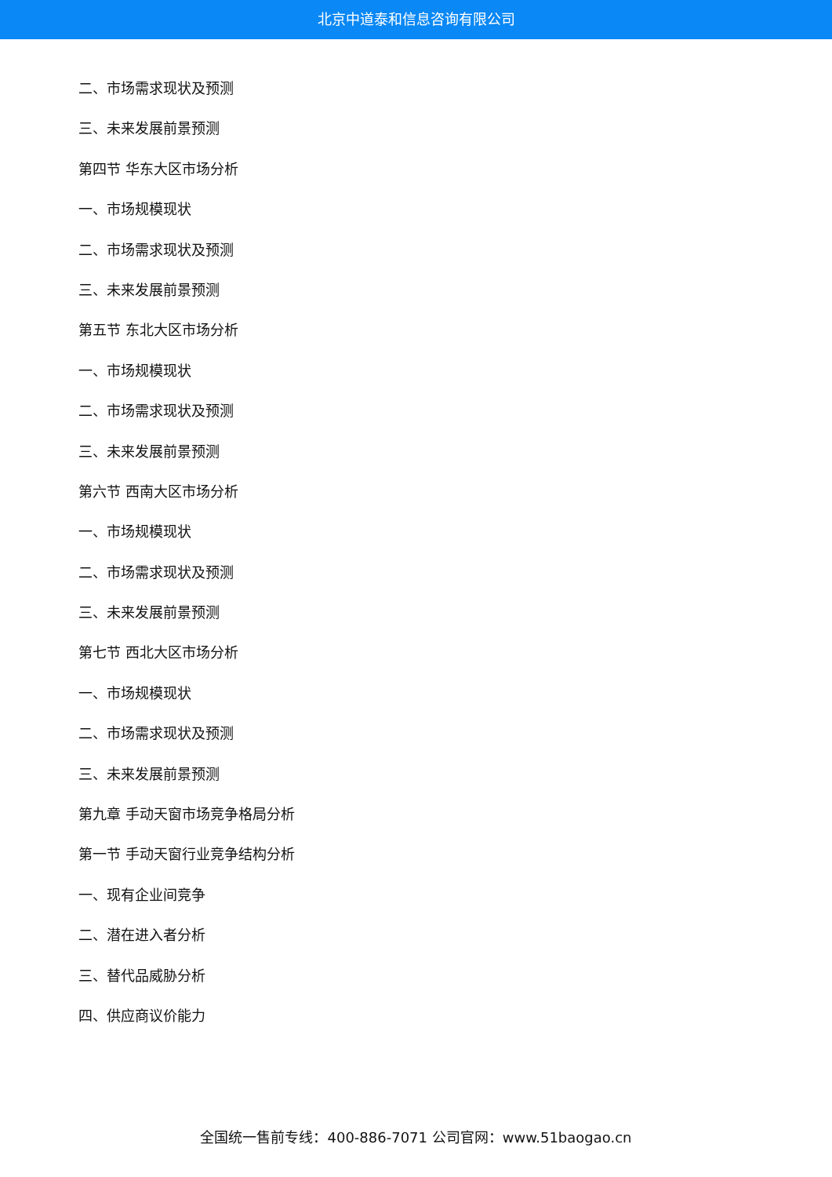北京中道泰和信息咨询有限公司
二、市场需求现状及预测
三、未来发展前景预测
第四节 华东大区市场分析
一、市场规模现状
二、市场需求现状及预测
三、未来发展前景预测
第五节 东北大区市场分析
一、市场规模现状
二、市场需求现状及预测
三、未来发展前景预测
第六节 西南大区市场分析
一、市场规模现状
二、市场需求现状及预测
三、未来发展前景预测
第七节 西北大区市场分析
一、市场规模现状
二、市场需求现状及预测
三、未来发展前景预测
第九章 手动天窗市场竞争格局分析
第一节 手动天窗行业竞争结构分析
一、现有企业间竞争
二、潜在进入者分析
三、替代品威胁分析
四、供应商议价能力
全国统一售前专线：400-886-7071 公司官网：www.51baogao.cn